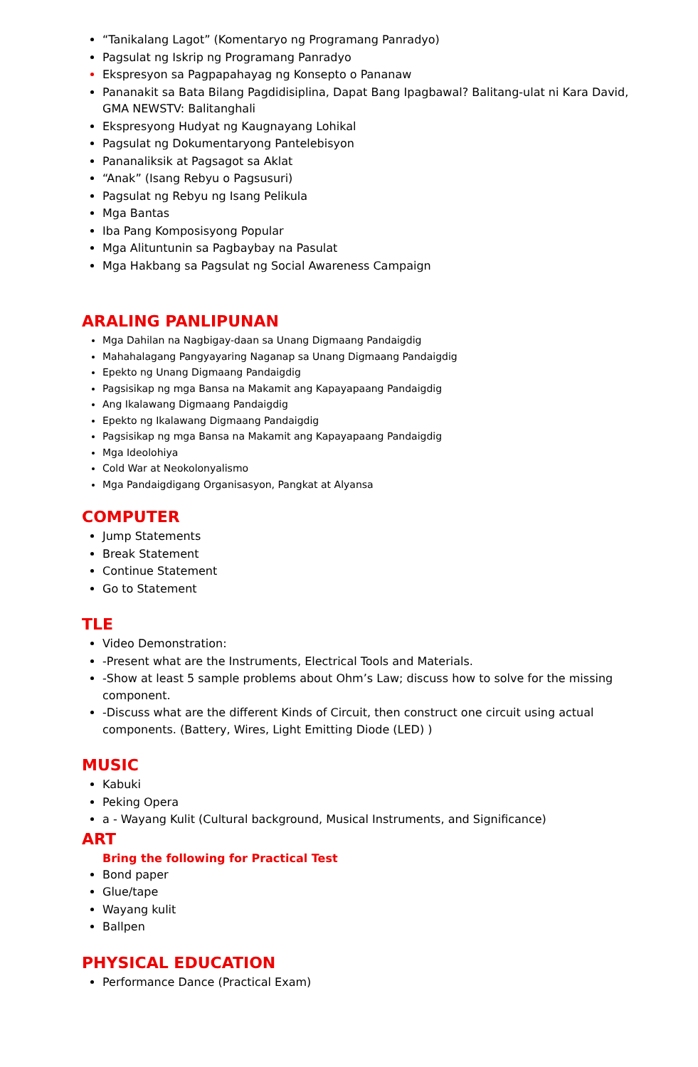“Tanikalang Lagot” (Komentaryo ng Programang Panradyo)
Pagsulat ng Iskrip ng Programang Panradyo
Ekspresyon sa Pagpapahayag ng Konsepto o Pananaw
Pananakit sa Bata Bilang Pagdidisiplina, Dapat Bang Ipagbawal? Balitang-ulat ni Kara David, GMA NEWSTV: Balitanghali
Ekspresyong Hudyat ng Kaugnayang Lohikal
Pagsulat ng Dokumentaryong Pantelebisyon
Pananaliksik at Pagsagot sa Aklat
“Anak” (Isang Rebyu o Pagsusuri)
Pagsulat ng Rebyu ng Isang Pelikula
Mga Bantas
Iba Pang Komposisyong Popular
Mga Alituntunin sa Pagbaybay na Pasulat
Mga Hakbang sa Pagsulat ng Social Awareness Campaign
ARALING PANLIPUNAN
Mga Dahilan na Nagbigay-daan sa Unang Digmaang Pandaigdig
Mahahalagang Pangyayaring Naganap sa Unang Digmaang Pandaigdig
Epekto ng Unang Digmaang Pandaigdig
Pagsisikap ng mga Bansa na Makamit ang Kapayapaang Pandaigdig
Ang Ikalawang Digmaang Pandaigdig
Epekto ng Ikalawang Digmaang Pandaigdig
Pagsisikap ng mga Bansa na Makamit ang Kapayapaang Pandaigdig
Mga Ideolohiya
Cold War at Neokolonyalismo
Mga Pandaigdigang Organisasyon, Pangkat at Alyansa
COMPUTER
Jump Statements
Break Statement
Continue Statement
Go to Statement
TLE
Video Demonstration:
-Present what are the Instruments, Electrical Tools and Materials.
-Show at least 5 sample problems about Ohm’s Law; discuss how to solve for the missing component.
-Discuss what are the different Kinds of Circuit, then construct one circuit using actual components. (Battery, Wires, Light Emitting Diode (LED) )
MUSIC
Kabuki
Peking Opera
a - Wayang Kulit (Cultural background, Musical Instruments, and Significance)
ART
Bring the following for Practical Test
Bond paper
Glue/tape
Wayang kulit
Ballpen
PHYSICAL EDUCATION
Performance Dance (Practical Exam)